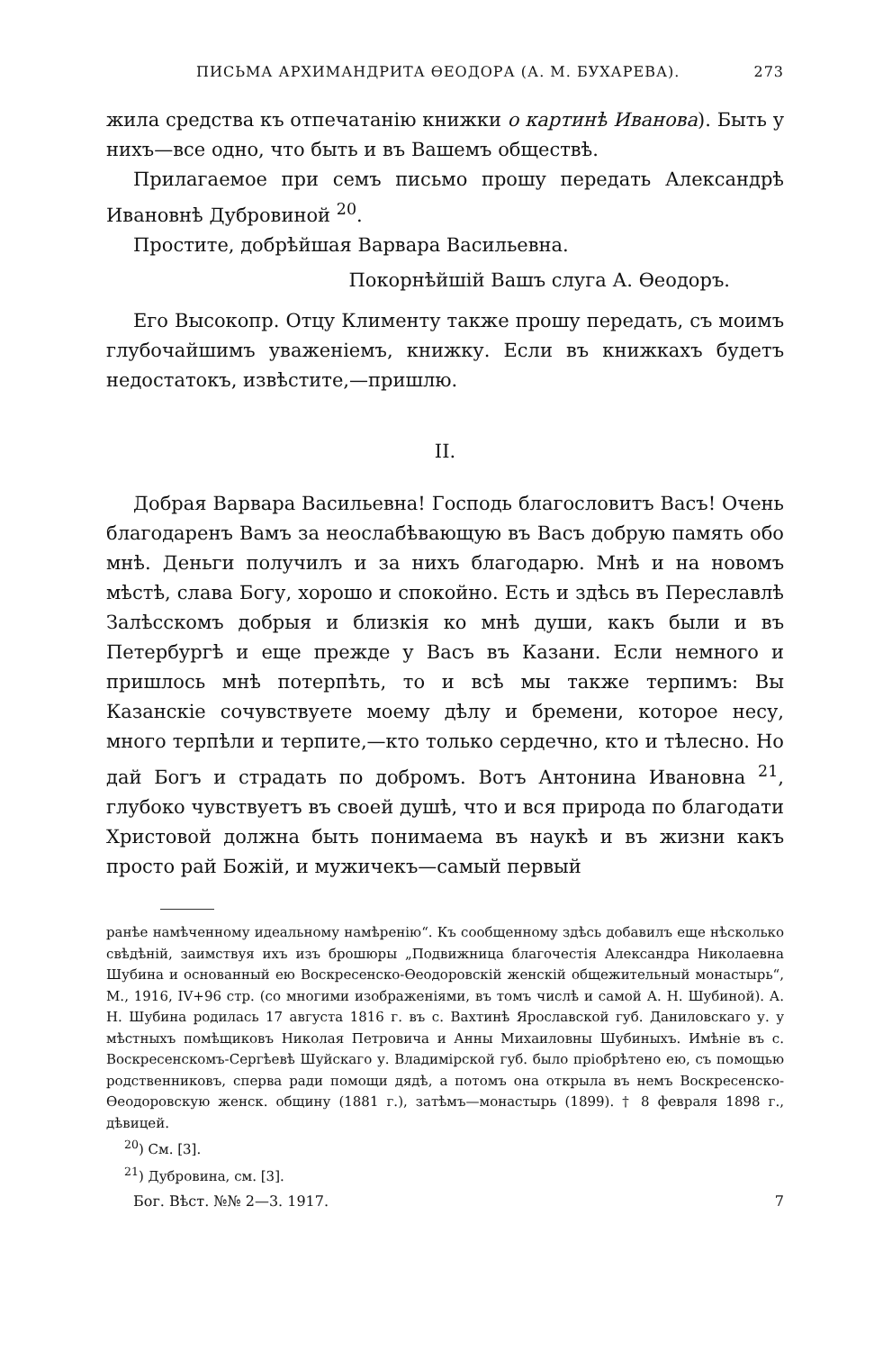ПИСЬМА АРХИМАНДРИТА ѲЕОДОРА (А. М. БУХАРЕВА). 273
жила средства къ отпечатанію книжки о картинѣ Иванова). Быть у нихъ—все одно, что быть и въ Вашемъ обществѣ.
Прилагаемое при семъ письмо прошу передать Александрѣ Ивановнѣ Дубровиной <sup>20</sup>.
Простите, добрѣйшая Варвара Васильевна.
Покорнѣйшій Вашъ слуга А. Ѳеодоръ.
Его Высокопр. Отцу Клименту также прошу передать, съ моимъ глубочайшимъ уваженіемъ, книжку. Если въ книжкахъ будетъ недостатокъ, извѣстите,—пришлю.
II.
Добрая Варвара Васильевна! Господь благословитъ Васъ! Очень благодаренъ Вамъ за неослабѣвающую въ Васъ добрую память обо мнѣ. Деньги получилъ и за нихъ благодарю. Мнѣ и на новомъ мѣстѣ, слава Богу, хорошо и спокойно. Есть и здѣсь въ Переславлѣ Залѣсскомъ добрыя и близкія ко мнѣ души, какъ были и въ Петербургѣ и еще прежде у Васъ въ Казани. Если немного и пришлось мнѣ потерпѣть, то и всѣ мы также терпимъ: Вы Казанскіе сочувствуете моему дѣлу и бремени, которое несу, много терпѣли и терпите,—кто только сердечно, кто и тѣлесно. Но дай Богъ и страдать по добромъ. Вотъ Антонина Ивановна <sup>21</sup>, глубоко чувствуетъ въ своей душѣ, что и вся природа по благодати Христовой должна быть понимаема въ наукѣ и въ жизни какъ просто рай Божій, и мужичекъ—самый первый
ранѣе намѣченному идеальному намѣренію“. Къ сообщенному здѣсь добавилъ еще нѣсколько свѣдѣній, заимствуя ихъ изъ брошюры „Подвижница благочестія Александра Николаевна Шубина и основанный ею Воскресенско-Ѳеодоровскій женскій общежительный монастырь“, М., 1916, IV+96 стр. (со многими изображеніями, въ томъ числѣ и самой А. Н. Шубиной). А. Н. Шубина родилась 17 августа 1816 г. въ с. Вахтинѣ Ярославской губ. Даниловскаго у. у мѣстныхъ помѣщиковъ Николая Петровича и Анны Михаиловны Шубиныхъ. Имѣніе въ с. Воскресенскомъ-Сергѣевѣ Шуйскаго у. Владимірской губ. было пріобрѣтено ею, съ помощью родственниковъ, сперва ради помощи дядѣ, а потомъ она открыла въ немъ Воскресенско-Ѳеодоровскую женск. общину (1881 г.), затѣмъ—монастырь (1899). † 8 февраля 1898 г., дѣвицей.
<sup>20</sup>) См. [3].
<sup>21</sup>) Дубровина, см. [3].
Бог. Вѣст. №№ 2—3. 1917. 7